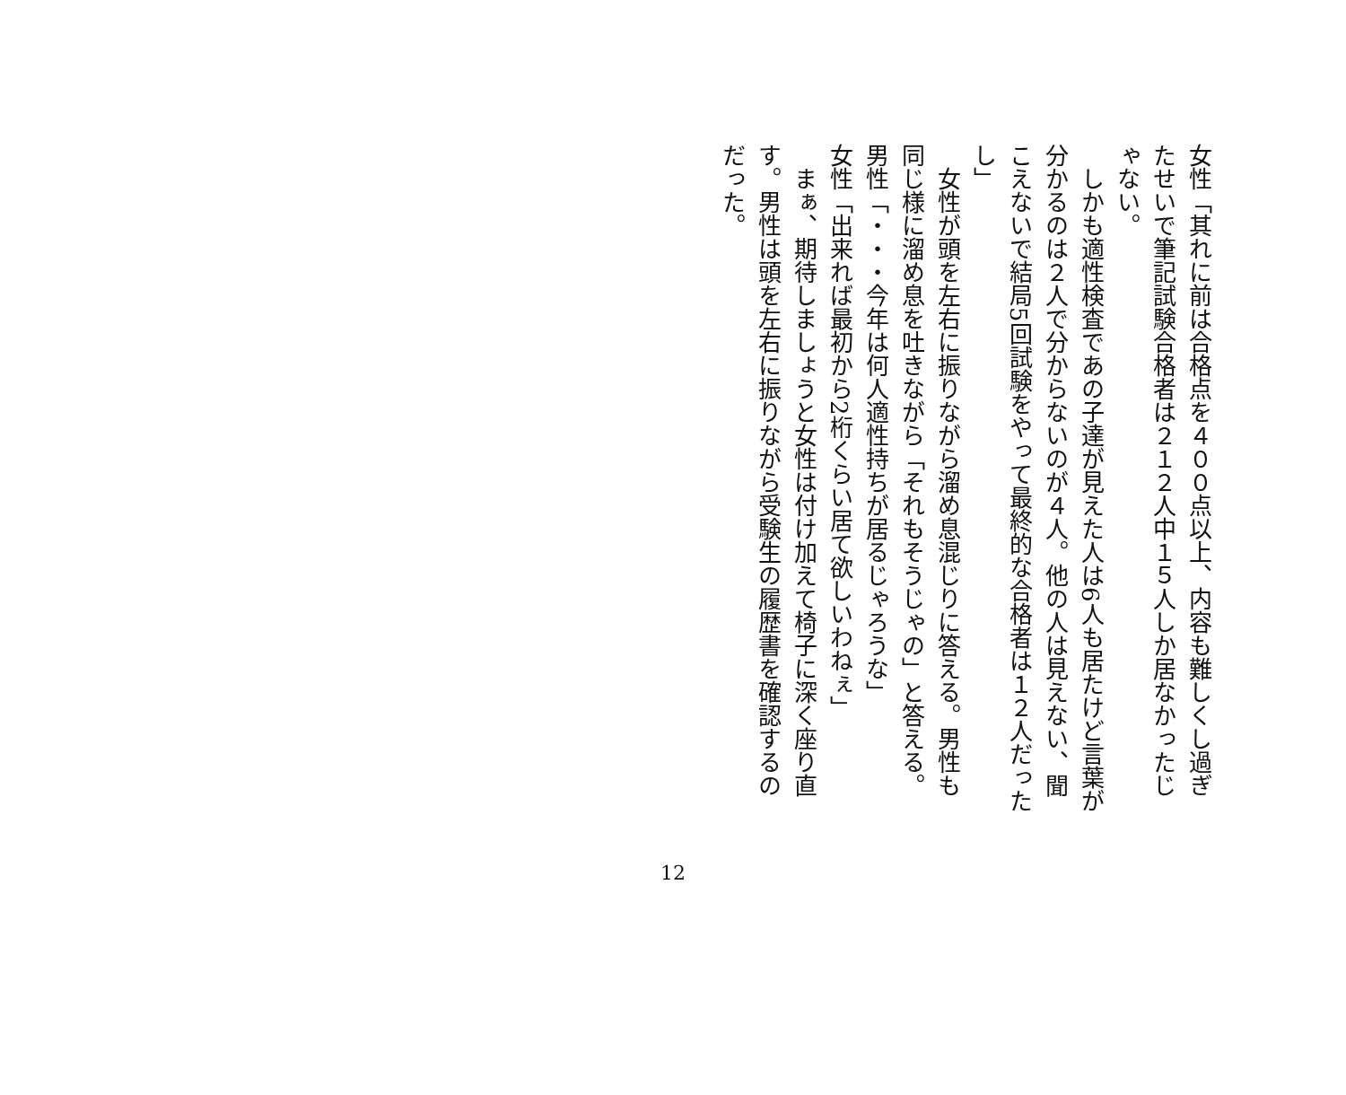女性「其れに前は合格点を４００点以上、内容も難しくし過ぎたせいで筆記試験合格者は２１２人中１５人しか居なかったじゃない。
　しかも適性検査であの子達が見えた人は6人も居たけど言葉が分かるのは２人で分からないのが４人。他の人は見えない、聞こえないで結局5回試験をやって最終的な合格者は１２人だったし」
　女性が頭を左右に振りながら溜め息混じりに答える。男性も同じ様に溜め息を吐きながら「それもそうじゃの」と答える。
男性「・・・今年は何人適性持ちが居るじゃろうな」
女性「出来れば最初から2桁くらい居て欲しいわねぇ」
　まぁ、期待しましょうと女性は付け加えて椅子に深く座り直す。男性は頭を左右に振りながら受験生の履歴書を確認するのだった。
12